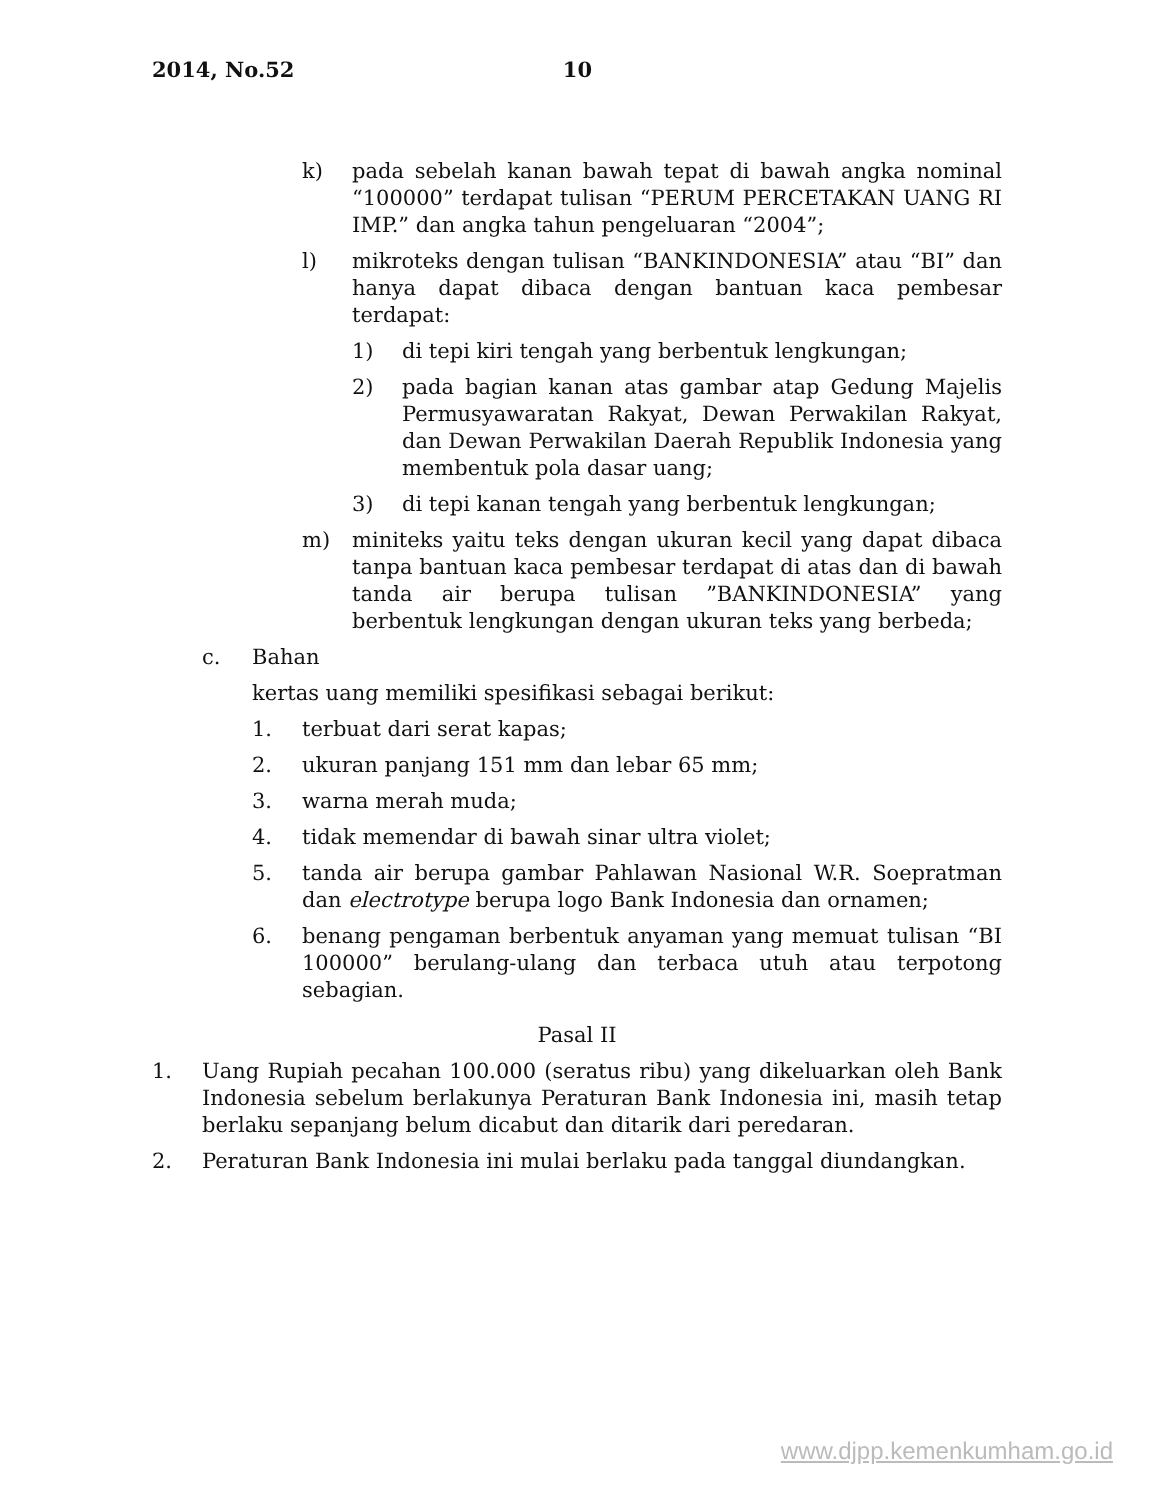2014, No.52 10
k) pada sebelah kanan bawah tepat di bawah angka nominal “100000” terdapat tulisan “PERUM PERCETAKAN UANG RI IMP.” dan angka tahun pengeluaran “2004”;
l) mikroteks dengan tulisan “BANKINDONESIA” atau “BI” dan hanya dapat dibaca dengan bantuan kaca pembesar terdapat:
1) di tepi kiri tengah yang berbentuk lengkungan;
2) pada bagian kanan atas gambar atap Gedung Majelis Permusyawaratan Rakyat, Dewan Perwakilan Rakyat, dan Dewan Perwakilan Daerah Republik Indonesia yang membentuk pola dasar uang;
3) di tepi kanan tengah yang berbentuk lengkungan;
m) miniteks yaitu teks dengan ukuran kecil yang dapat dibaca tanpa bantuan kaca pembesar terdapat di atas dan di bawah tanda air berupa tulisan ”BANKINDONESIA” yang berbentuk lengkungan dengan ukuran teks yang berbeda;
c. Bahan
kertas uang memiliki spesifikasi sebagai berikut:
1. terbuat dari serat kapas;
2. ukuran panjang 151 mm dan lebar 65 mm;
3. warna merah muda;
4. tidak memendar di bawah sinar ultra violet;
5. tanda air berupa gambar Pahlawan Nasional W.R. Soepratman dan electrotype berupa logo Bank Indonesia dan ornamen;
6. benang pengaman berbentuk anyaman yang memuat tulisan “BI 100000” berulang-ulang dan terbaca utuh atau terpotong sebagian.
Pasal II
1. Uang Rupiah pecahan 100.000 (seratus ribu) yang dikeluarkan oleh Bank Indonesia sebelum berlakunya Peraturan Bank Indonesia ini, masih tetap berlaku sepanjang belum dicabut dan ditarik dari peredaran.
2. Peraturan Bank Indonesia ini mulai berlaku pada tanggal diundangkan.
www.djpp.kemenkumham.go.id